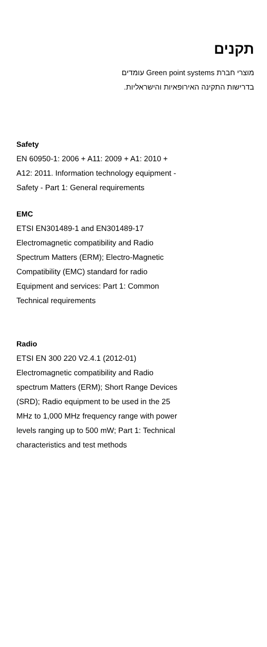תקנים
מוצרי חברת Green point systems עומדים
בדרישות התקינה האירופאיות והישראליות.
Safety
EN 60950-1: 2006 + A11: 2009 + A1: 2010 +
A12: 2011. Information technology equipment -
Safety - Part 1: General requirements
EMC
ETSI EN301489-1 and EN301489-17
Electromagnetic compatibility and Radio
Spectrum Matters (ERM); Electro-Magnetic
Compatibility (EMC) standard for radio
Equipment and services: Part 1: Common
Technical requirements
Radio
ETSI EN 300 220 V2.4.1 (2012-01)
Electromagnetic compatibility and Radio
spectrum Matters (ERM); Short Range Devices
(SRD); Radio equipment to be used in the 25
MHz to 1,000 MHz frequency range with power
levels ranging up to 500 mW; Part 1: Technical
characteristics and test methods